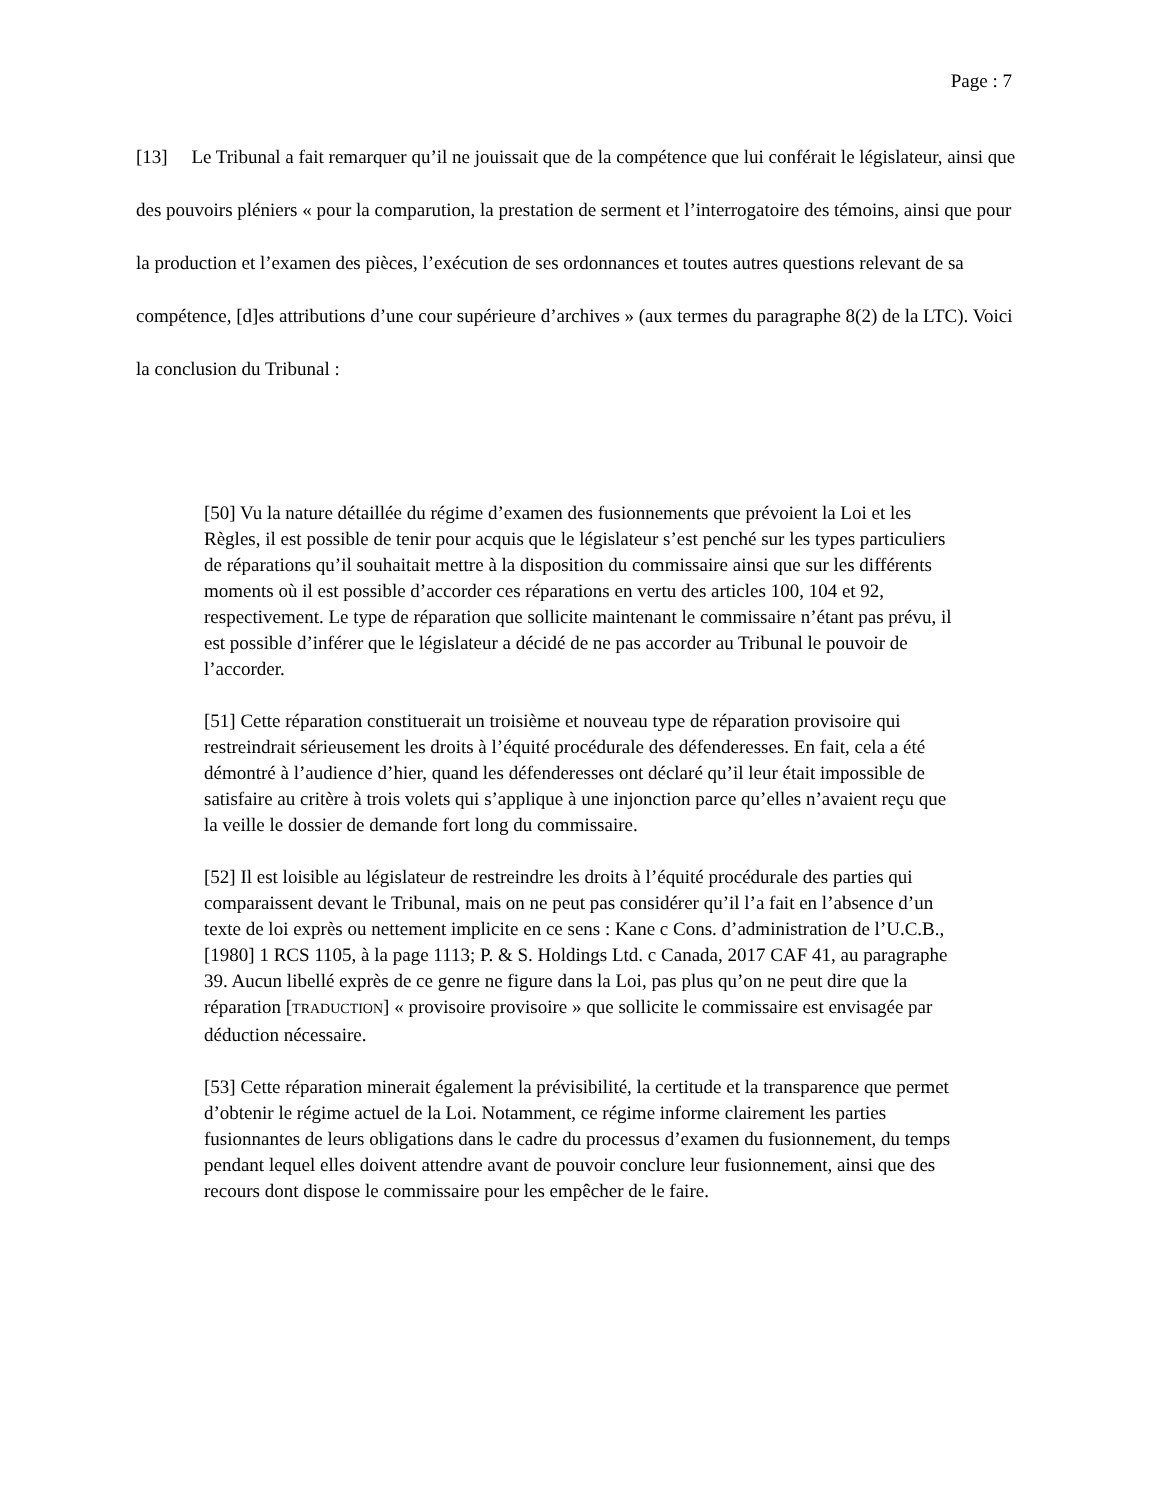Page : 7
[13] Le Tribunal a fait remarquer qu’il ne jouissait que de la compétence que lui conférait le législateur, ainsi que des pouvoirs pléniers « pour la comparution, la prestation de serment et l’interrogatoire des témoins, ainsi que pour la production et l’examen des pièces, l’exécution de ses ordonnances et toutes autres questions relevant de sa compétence, [d]es attributions d’une cour supérieure d’archives » (aux termes du paragraphe 8(2) de la LTC). Voici la conclusion du Tribunal :
[50] Vu la nature détaillée du régime d’examen des fusionnements que prévoient la Loi et les Règles, il est possible de tenir pour acquis que le législateur s’est penché sur les types particuliers de réparations qu’il souhaitait mettre à la disposition du commissaire ainsi que sur les différents moments où il est possible d’accorder ces réparations en vertu des articles 100, 104 et 92, respectivement. Le type de réparation que sollicite maintenant le commissaire n’étant pas prévu, il est possible d’inférer que le législateur a décidé de ne pas accorder au Tribunal le pouvoir de l’accorder.
[51] Cette réparation constituerait un troisième et nouveau type de réparation provisoire qui restreindrait sérieusement les droits à l’équité procédurale des défenderesses. En fait, cela a été démontré à l’audience d’hier, quand les défenderesses ont déclaré qu’il leur était impossible de satisfaire au critère à trois volets qui s’applique à une injonction parce qu’elles n’avaient reçu que la veille le dossier de demande fort long du commissaire.
[52] Il est loisible au législateur de restreindre les droits à l’équité procédurale des parties qui comparaissent devant le Tribunal, mais on ne peut pas considérer qu’il l’a fait en l’absence d’un texte de loi exprès ou nettement implicite en ce sens : Kane c Cons. d’administration de l’U.C.B., [1980] 1 RCS 1105, à la page 1113; P. & S. Holdings Ltd. c Canada, 2017 CAF 41, au paragraphe 39. Aucun libellé exprès de ce genre ne figure dans la Loi, pas plus qu’on ne peut dire que la réparation [TRADUCTION] « provisoire provisoire » que sollicite le commissaire est envisagée par déduction nécessaire.
[53] Cette réparation minerait également la prévisibilité, la certitude et la transparence que permet d’obtenir le régime actuel de la Loi. Notamment, ce régime informe clairement les parties fusionnantes de leurs obligations dans le cadre du processus d’examen du fusionnement, du temps pendant lequel elles doivent attendre avant de pouvoir conclure leur fusionnement, ainsi que des recours dont dispose le commissaire pour les empêcher de le faire.